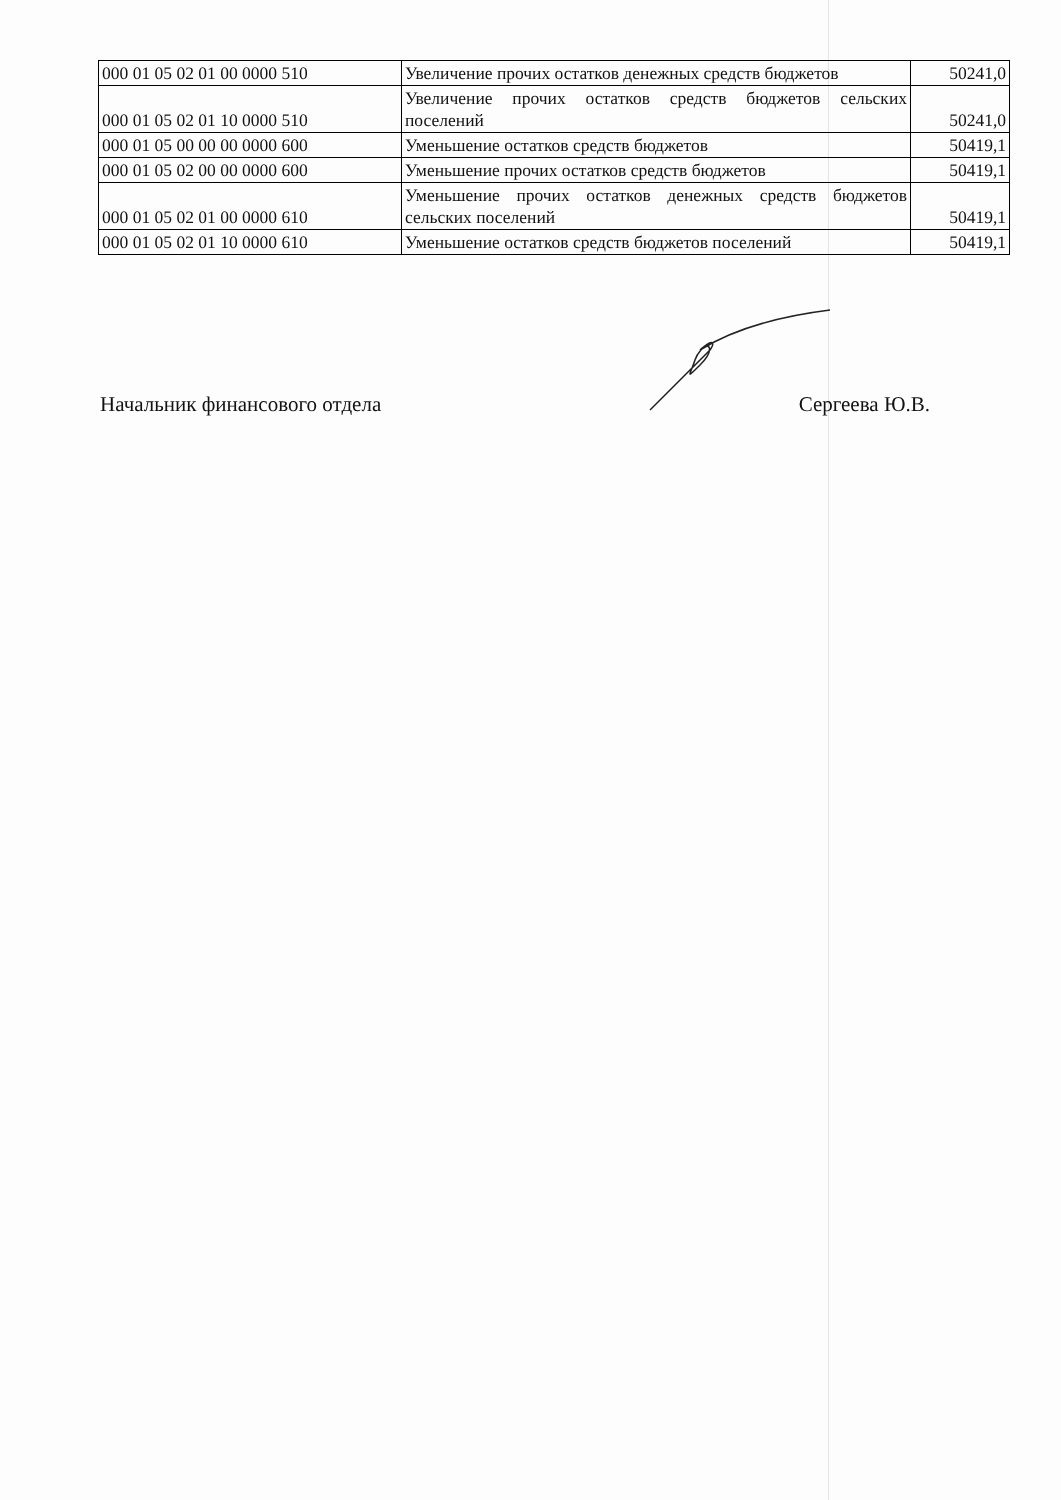| 000 01 05 02 01 00 0000 510 | Увеличение прочих остатков денежных средств бюджетов | 50241,0 |
| 000 01 05 02 01 10 0000 510 | Увеличение прочих остатков средств бюджетов сельских поселений | 50241,0 |
| 000 01 05 00 00 00 0000 600 | Уменьшение остатков средств бюджетов | 50419,1 |
| 000 01 05 02 00 00 0000 600 | Уменьшение прочих остатков средств бюджетов | 50419,1 |
| 000 01 05 02 01 00 0000 610 | Уменьшение прочих остатков денежных средств бюджетов сельских поселений | 50419,1 |
| 000 01 05 02 01 10 0000 610 | Уменьшение остатков средств бюджетов поселений | 50419,1 |
Начальник финансового отдела Сергеева Ю.В.